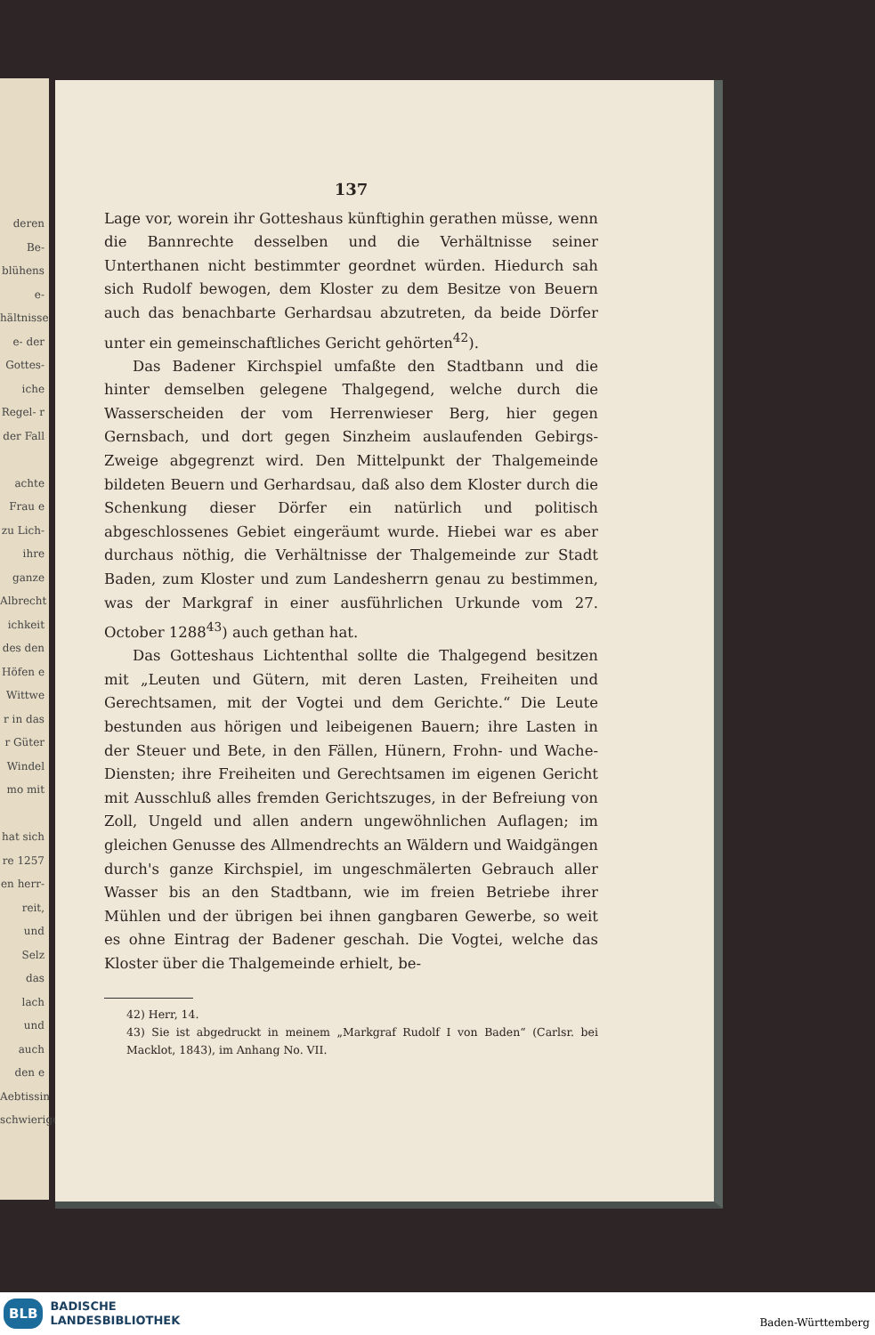deren Be- blühens e- hältnisse e- der Gottes- iche Regel- r der Fall
achte Frau e zu Lich- ihre ganze Albrecht ichkeit des den Höfen e Wittwe r in das r Güter Windel mo mit
hat sich re 1257 en herr- reit, und Selz das lach und auch den e Aebtissin schwierige
137
Lage vor, worein ihr Gotteshaus künftighin gerathen müsse, wenn die Bannrechte desselben und die Verhältnisse seiner Unterthanen nicht bestimmter geordnet würden. Hiedurch sah sich Rudolf bewogen, dem Kloster zu dem Besitze von Beuern auch das benachbarte Gerhardsau abzutreten, da beide Dörfer unter ein gemeinschaftliches Gericht gehörten<sup>42</sup>).
Das Badener Kirchspiel umfaßte den Stadtbann und die hinter demselben gelegene Thalgegend, welche durch die Wasserscheiden der vom Herrenwieser Berg, hier gegen Gernsbach, und dort gegen Sinzheim auslaufenden Gebirgs-Zweige abgegrenzt wird. Den Mittelpunkt der Thalgemeinde bildeten Beuern und Gerhardsau, daß also dem Kloster durch die Schenkung dieser Dörfer ein natürlich und politisch abgeschlossenes Gebiet eingeräumt wurde. Hiebei war es aber durchaus nöthig, die Verhältnisse der Thalgemeinde zur Stadt Baden, zum Kloster und zum Landesherrn genau zu bestimmen, was der Markgraf in einer ausführlichen Urkunde vom 27. October 1288<sup>43</sup>) auch gethan hat.
Das Gotteshaus Lichtenthal sollte die Thalgegend besitzen mit „Leuten und Gütern, mit deren Lasten, Freiheiten und Gerechtsamen, mit der Vogtei und dem Gerichte.“ Die Leute bestunden aus hörigen und leibeigenen Bauern; ihre Lasten in der Steuer und Bete, in den Fällen, Hünern, Frohn- und Wache-Diensten; ihre Freiheiten und Gerechtsamen im eigenen Gericht mit Ausschluß alles fremden Gerichtszuges, in der Befreiung von Zoll, Ungeld und allen andern ungewöhnlichen Auflagen; im gleichen Genusse des Allmendrechts an Wäldern und Waidgängen durch's ganze Kirchspiel, im ungeschmälerten Gebrauch aller Wasser bis an den Stadtbann, wie im freien Betriebe ihrer Mühlen und der übrigen bei ihnen gangbaren Gewerbe, so weit es ohne Eintrag der Badener geschah. Die Vogtei, welche das Kloster über die Thalgemeinde erhielt, be-
42) Herr, 14.
43) Sie ist abgedruckt in meinem „Markgraf Rudolf I von Baden“ (Carlsr. bei Macklot, 1843), im Anhang No. VII.
BLB BADISCHE
LANDESBIBLIOTHEK
Baden-Württemberg